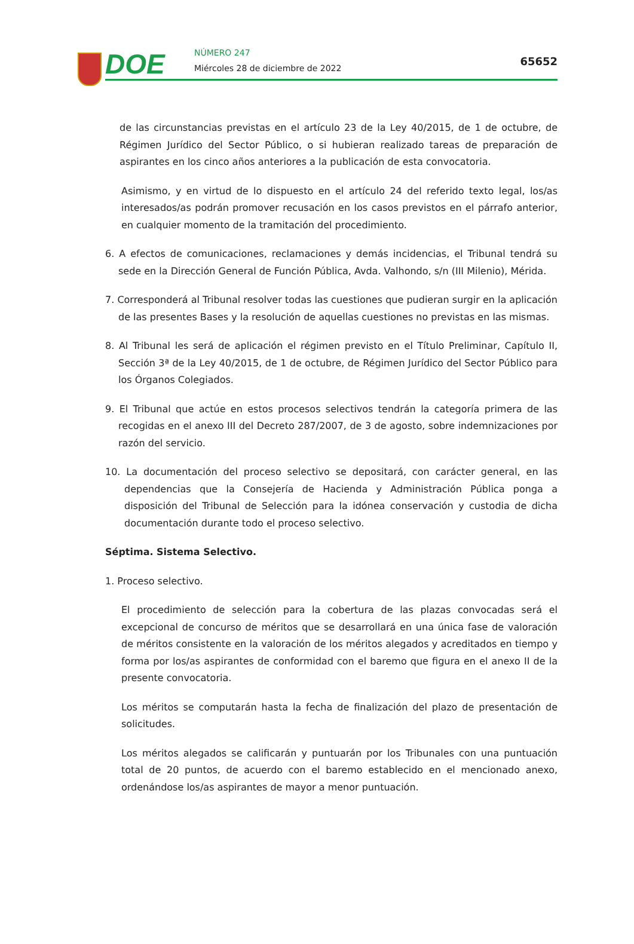DOE NÚMERO 247
Miércoles 28 de diciembre de 2022
65652
de las circunstancias previstas en el artículo 23 de la Ley 40/2015, de 1 de octubre, de Régimen Jurídico del Sector Público, o si hubieran realizado tareas de preparación de aspirantes en los cinco años anteriores a la publicación de esta convocatoria.
Asimismo, y en virtud de lo dispuesto en el artículo 24 del referido texto legal, los/as interesados/as podrán promover recusación en los casos previstos en el párrafo anterior, en cualquier momento de la tramitación del procedimiento.
6. A efectos de comunicaciones, reclamaciones y demás incidencias, el Tribunal tendrá su sede en la Dirección General de Función Pública, Avda. Valhondo, s/n (III Milenio), Mérida.
7. Corresponderá al Tribunal resolver todas las cuestiones que pudieran surgir en la aplicación de las presentes Bases y la resolución de aquellas cuestiones no previstas en las mismas.
8. Al Tribunal les será de aplicación el régimen previsto en el Título Preliminar, Capítulo II, Sección 3ª de la Ley 40/2015, de 1 de octubre, de Régimen Jurídico del Sector Público para los Órganos Colegiados.
9. El Tribunal que actúe en estos procesos selectivos tendrán la categoría primera de las recogidas en el anexo III del Decreto 287/2007, de 3 de agosto, sobre indemnizaciones por razón del servicio.
10. La documentación del proceso selectivo se depositará, con carácter general, en las dependencias que la Consejería de Hacienda y Administración Pública ponga a disposición del Tribunal de Selección para la idónea conservación y custodia de dicha documentación durante todo el proceso selectivo.
Séptima. Sistema Selectivo.
1. Proceso selectivo.
El procedimiento de selección para la cobertura de las plazas convocadas será el excepcional de concurso de méritos que se desarrollará en una única fase de valoración de méritos consistente en la valoración de los méritos alegados y acreditados en tiempo y forma por los/as aspirantes de conformidad con el baremo que figura en el anexo II de la presente convocatoria.
Los méritos se computarán hasta la fecha de finalización del plazo de presentación de solicitudes.
Los méritos alegados se calificarán y puntuarán por los Tribunales con una puntuación total de 20 puntos, de acuerdo con el baremo establecido en el mencionado anexo, ordenándose los/as aspirantes de mayor a menor puntuación.